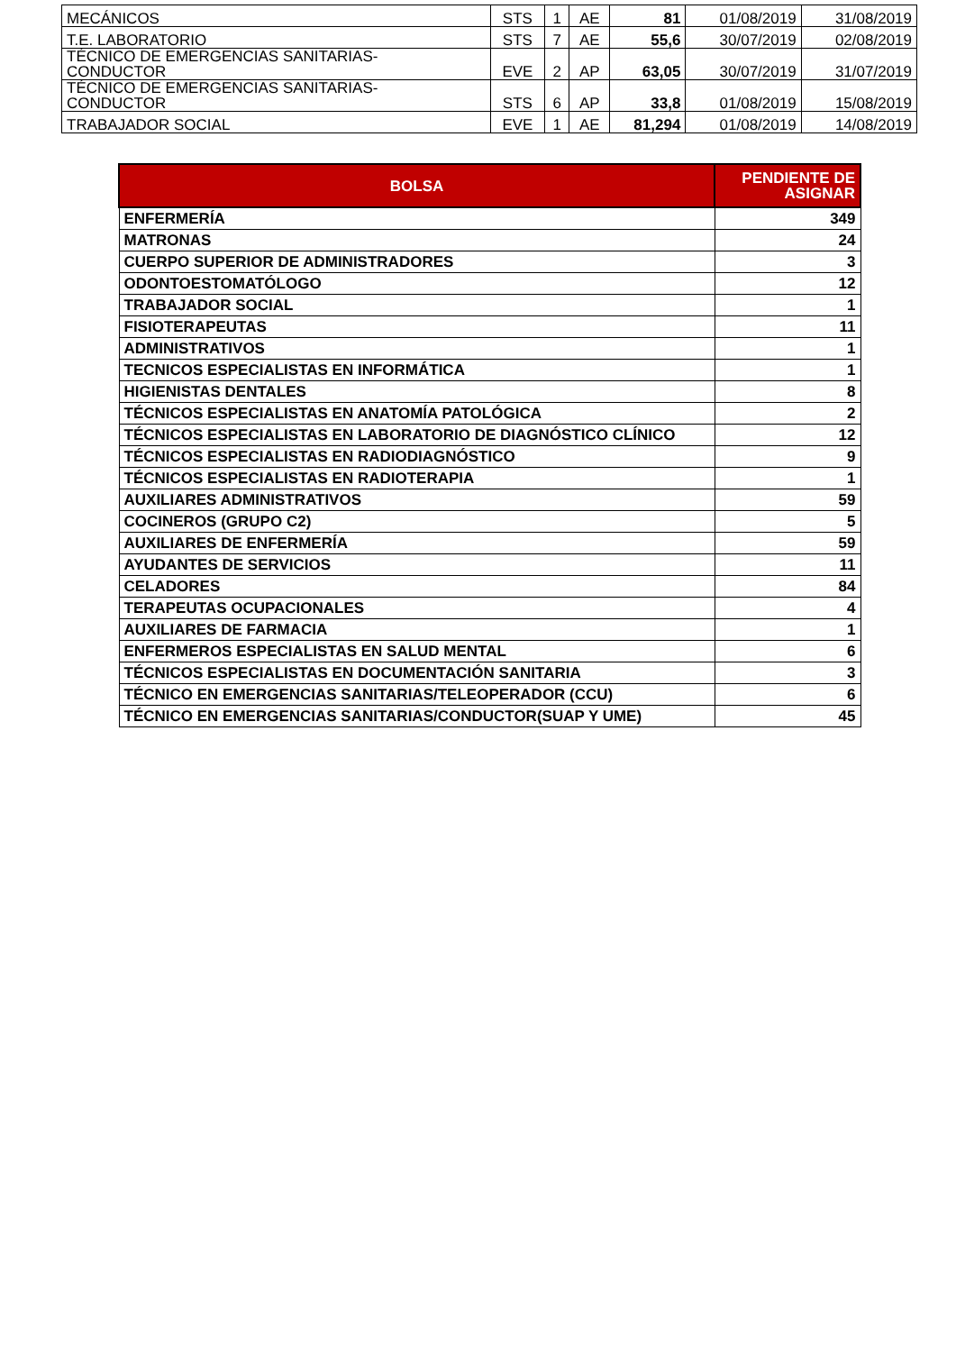| MECÁNICOS | STS | 1 | AE | 81 | 01/08/2019 | 31/08/2019 |
| T.E. LABORATORIO | STS | 7 | AE | 55,6 | 30/07/2019 | 02/08/2019 |
| TÉCNICO DE EMERGENCIAS SANITARIAS- CONDUCTOR | EVE | 2 | AP | 63,05 | 30/07/2019 | 31/07/2019 |
| TÉCNICO DE EMERGENCIAS SANITARIAS- CONDUCTOR | STS | 6 | AP | 33,8 | 01/08/2019 | 15/08/2019 |
| TRABAJADOR SOCIAL | EVE | 1 | AE | 81,294 | 01/08/2019 | 14/08/2019 |
| BOLSA | PENDIENTE DE ASIGNAR |
| --- | --- |
| ENFERMERÍA | 349 |
| MATRONAS | 24 |
| CUERPO SUPERIOR DE ADMINISTRADORES | 3 |
| ODONTOESTOMATÓLOGO | 12 |
| TRABAJADOR SOCIAL | 1 |
| FISIOTERAPEUTAS | 11 |
| ADMINISTRATIVOS | 1 |
| TECNICOS ESPECIALISTAS EN INFORMÁTICA | 1 |
| HIGIENISTAS DENTALES | 8 |
| TÉCNICOS ESPECIALISTAS EN ANATOMÍA PATOLÓGICA | 2 |
| TÉCNICOS ESPECIALISTAS EN LABORATORIO DE DIAGNÓSTICO CLÍNICO | 12 |
| TÉCNICOS ESPECIALISTAS EN RADIODIAGNÓSTICO | 9 |
| TÉCNICOS ESPECIALISTAS EN RADIOTERAPIA | 1 |
| AUXILIARES ADMINISTRATIVOS | 59 |
| COCINEROS (GRUPO C2) | 5 |
| AUXILIARES DE ENFERMERÍA | 59 |
| AYUDANTES DE SERVICIOS | 11 |
| CELADORES | 84 |
| TERAPEUTAS OCUPACIONALES | 4 |
| AUXILIARES DE FARMACIA | 1 |
| ENFERMEROS ESPECIALISTAS EN SALUD MENTAL | 6 |
| TÉCNICOS ESPECIALISTAS EN DOCUMENTACIÓN SANITARIA | 3 |
| TÉCNICO EN EMERGENCIAS SANITARIAS/TELEOPERADOR (CCU) | 6 |
| TÉCNICO EN EMERGENCIAS SANITARIAS/CONDUCTOR(SUAP Y UME) | 45 |